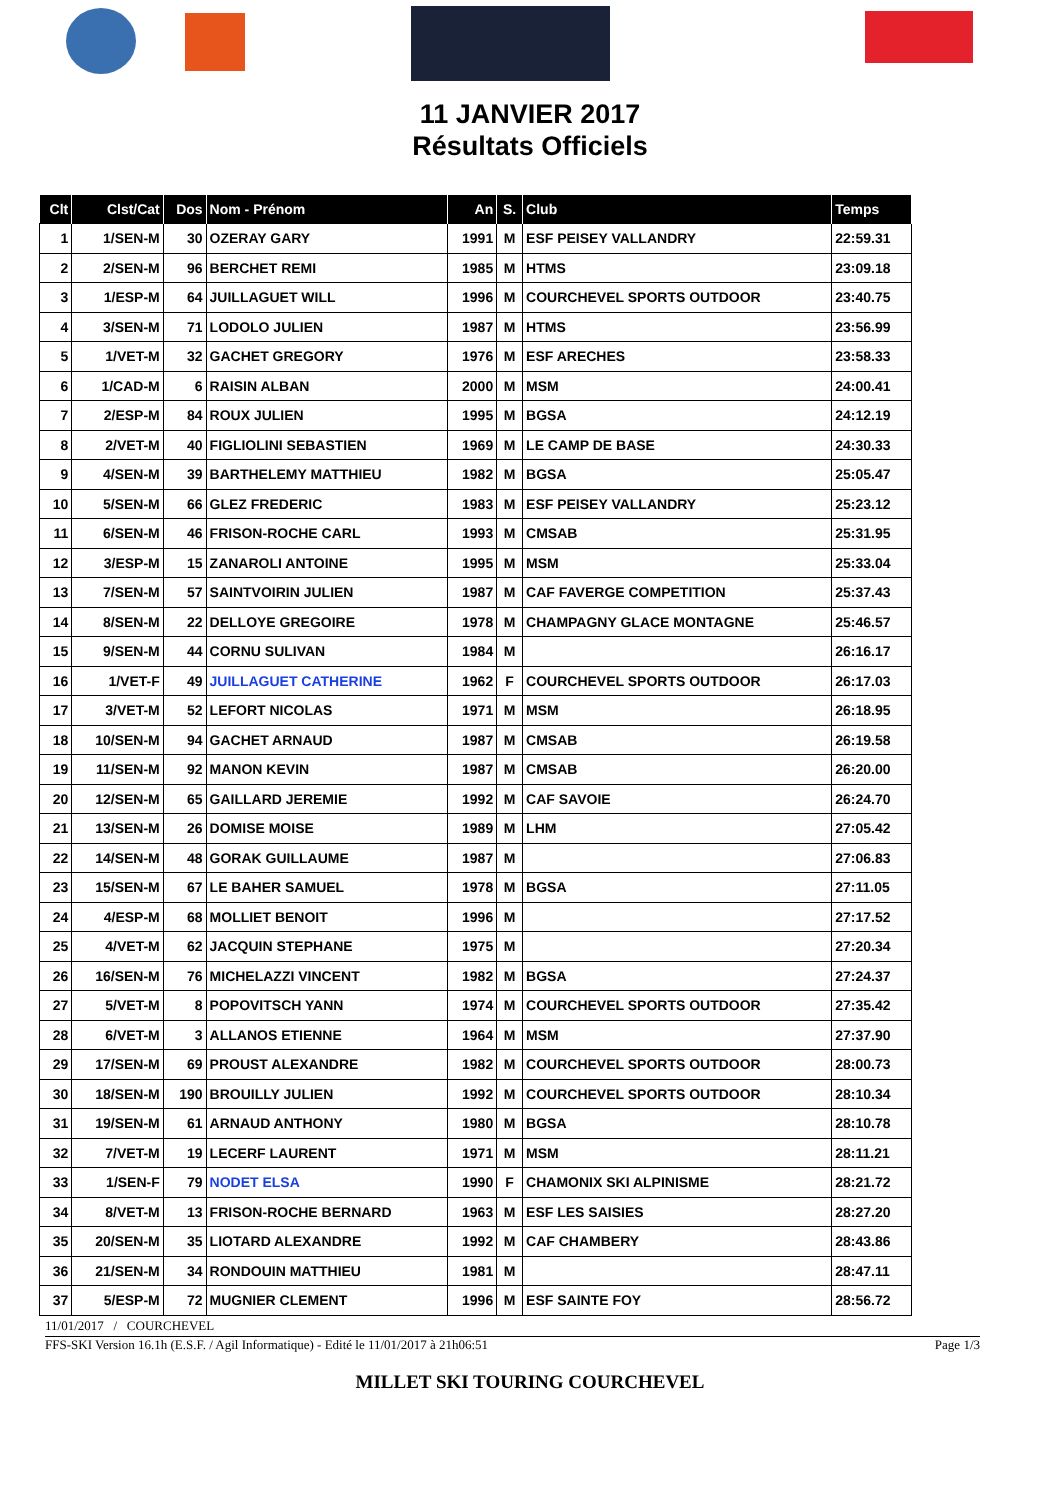11 JANVIER 2017
Résultats Officiels
| Clt | Clst/Cat | Dos | Nom - Prénom | An | S. | Club | Temps |
| --- | --- | --- | --- | --- | --- | --- | --- |
| 1 | 1/SEN-M | 30 | OZERAY GARY | 1991 | M | ESF PEISEY VALLANDRY | 22:59.31 |
| 2 | 2/SEN-M | 96 | BERCHET REMI | 1985 | M | HTMS | 23:09.18 |
| 3 | 1/ESP-M | 64 | JUILLAGUET WILL | 1996 | M | COURCHEVEL SPORTS OUTDOOR | 23:40.75 |
| 4 | 3/SEN-M | 71 | LODOLO JULIEN | 1987 | M | HTMS | 23:56.99 |
| 5 | 1/VET-M | 32 | GACHET GREGORY | 1976 | M | ESF ARECHES | 23:58.33 |
| 6 | 1/CAD-M | 6 | RAISIN ALBAN | 2000 | M | MSM | 24:00.41 |
| 7 | 2/ESP-M | 84 | ROUX JULIEN | 1995 | M | BGSA | 24:12.19 |
| 8 | 2/VET-M | 40 | FIGLIOLINI SEBASTIEN | 1969 | M | LE CAMP DE BASE | 24:30.33 |
| 9 | 4/SEN-M | 39 | BARTHELEMY MATTHIEU | 1982 | M | BGSA | 25:05.47 |
| 10 | 5/SEN-M | 66 | GLEZ FREDERIC | 1983 | M | ESF PEISEY VALLANDRY | 25:23.12 |
| 11 | 6/SEN-M | 46 | FRISON-ROCHE CARL | 1993 | M | CMSAB | 25:31.95 |
| 12 | 3/ESP-M | 15 | ZANAROLI ANTOINE | 1995 | M | MSM | 25:33.04 |
| 13 | 7/SEN-M | 57 | SAINTVOIRIN JULIEN | 1987 | M | CAF FAVERGE COMPETITION | 25:37.43 |
| 14 | 8/SEN-M | 22 | DELLOYE GREGOIRE | 1978 | M | CHAMPAGNY GLACE MONTAGNE | 25:46.57 |
| 15 | 9/SEN-M | 44 | CORNU SULIVAN | 1984 | M | | 26:16.17 |
| 16 | 1/VET-F | 49 | JUILLAGUET CATHERINE | 1962 | F | COURCHEVEL SPORTS OUTDOOR | 26:17.03 |
| 17 | 3/VET-M | 52 | LEFORT NICOLAS | 1971 | M | MSM | 26:18.95 |
| 18 | 10/SEN-M | 94 | GACHET ARNAUD | 1987 | M | CMSAB | 26:19.58 |
| 19 | 11/SEN-M | 92 | MANON KEVIN | 1987 | M | CMSAB | 26:20.00 |
| 20 | 12/SEN-M | 65 | GAILLARD JEREMIE | 1992 | M | CAF SAVOIE | 26:24.70 |
| 21 | 13/SEN-M | 26 | DOMISE MOISE | 1989 | M | LHM | 27:05.42 |
| 22 | 14/SEN-M | 48 | GORAK GUILLAUME | 1987 | M | | 27:06.83 |
| 23 | 15/SEN-M | 67 | LE BAHER SAMUEL | 1978 | M | BGSA | 27:11.05 |
| 24 | 4/ESP-M | 68 | MOLLIET BENOIT | 1996 | M | | 27:17.52 |
| 25 | 4/VET-M | 62 | JACQUIN STEPHANE | 1975 | M | | 27:20.34 |
| 26 | 16/SEN-M | 76 | MICHELAZZI VINCENT | 1982 | M | BGSA | 27:24.37 |
| 27 | 5/VET-M | 8 | POPOVITSCH YANN | 1974 | M | COURCHEVEL SPORTS OUTDOOR | 27:35.42 |
| 28 | 6/VET-M | 3 | ALLANOS ETIENNE | 1964 | M | MSM | 27:37.90 |
| 29 | 17/SEN-M | 69 | PROUST ALEXANDRE | 1982 | M | COURCHEVEL SPORTS OUTDOOR | 28:00.73 |
| 30 | 18/SEN-M | 190 | BROUILLY JULIEN | 1992 | M | COURCHEVEL SPORTS OUTDOOR | 28:10.34 |
| 31 | 19/SEN-M | 61 | ARNAUD ANTHONY | 1980 | M | BGSA | 28:10.78 |
| 32 | 7/VET-M | 19 | LECERF LAURENT | 1971 | M | MSM | 28:11.21 |
| 33 | 1/SEN-F | 79 | NODET ELSA | 1990 | F | CHAMONIX SKI ALPINISME | 28:21.72 |
| 34 | 8/VET-M | 13 | FRISON-ROCHE BERNARD | 1963 | M | ESF LES SAISIES | 28:27.20 |
| 35 | 20/SEN-M | 35 | LIOTARD ALEXANDRE | 1992 | M | CAF CHAMBERY | 28:43.86 |
| 36 | 21/SEN-M | 34 | RONDOUIN MATTHIEU | 1981 | M | | 28:47.11 |
| 37 | 5/ESP-M | 72 | MUGNIER CLEMENT | 1996 | M | ESF SAINTE FOY | 28:56.72 |
11/01/2017 / COURCHEVEL
FFS-SKI Version 16.1h (E.S.F. / Agil Informatique) - Edité le 11/01/2017 à 21h06:51 Page 1/3
MILLET SKI TOURING COURCHEVEL